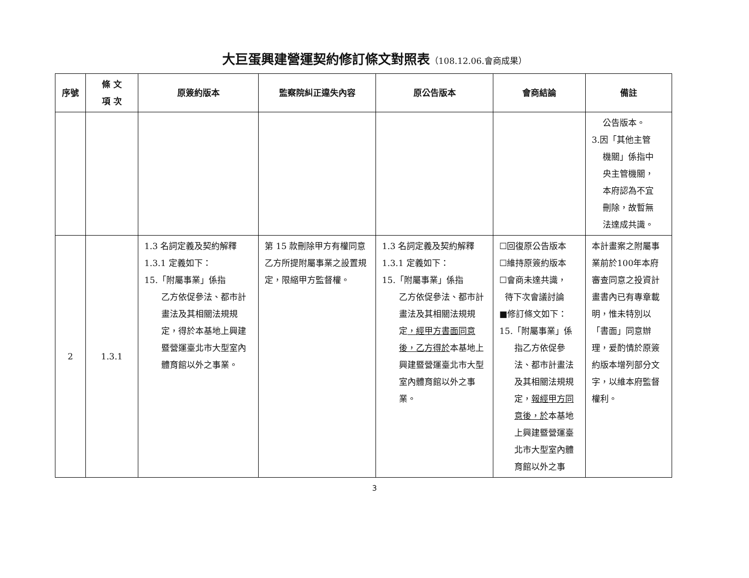大巨蛋興建營運契約修訂條文對照表（108.12.06.會商成果）
| 序號 | 條 文 項 次 | 原簽約版本 | 監察院糾正違失內容 | 原公告版本 | 會商結論 | 備註 |
| --- | --- | --- | --- | --- | --- | --- |
| | | | | | | 公告版本。 3.因「其他主管 機關」係指中 央主管機關， 本府認為不宜 刪除，故暫無 法達成共識。 |
| 2 | 1.3.1 | 1.3 名詞定義及契約解釋 1.3.1 定義如下： 15.「附屬事業」係指 乙方依促參法、都市計畫法及其相關法規規定，得於本基地上興建暨營運臺北市大型室內體育館以外之事業。 | 第 15 款刪除甲方有權同意乙方所提附屬事業之設置規定，限縮甲方監督權。 | 1.3 名詞定義及契約解釋 1.3.1 定義如下： 15.「附屬事業」係指 乙方依促參法、都市計畫法及其相關法規規定 ，經甲方書面同意後，乙方得於 本基地上興建暨營運臺北市大型室內體育館以外之事業。 | ☐回復原公告版本 ☐維持原簽約版本 ☐會商未達共識， 待下次會議討論 ■修訂條文如下： 15.「附屬事業」係 指乙方依促參法、都市計畫法及其相關法規規定， 報經甲方同意後，於 本基地上興建暨營運臺北市大型室內體育館以外之事 | 本計畫案之附屬事業前於100年本府審查同意之投資計畫書內已有專章載明，惟未特別以「書面」同意辦理，爰酌情於原簽約版本增列部分文字，以維本府監督權利。 |
3